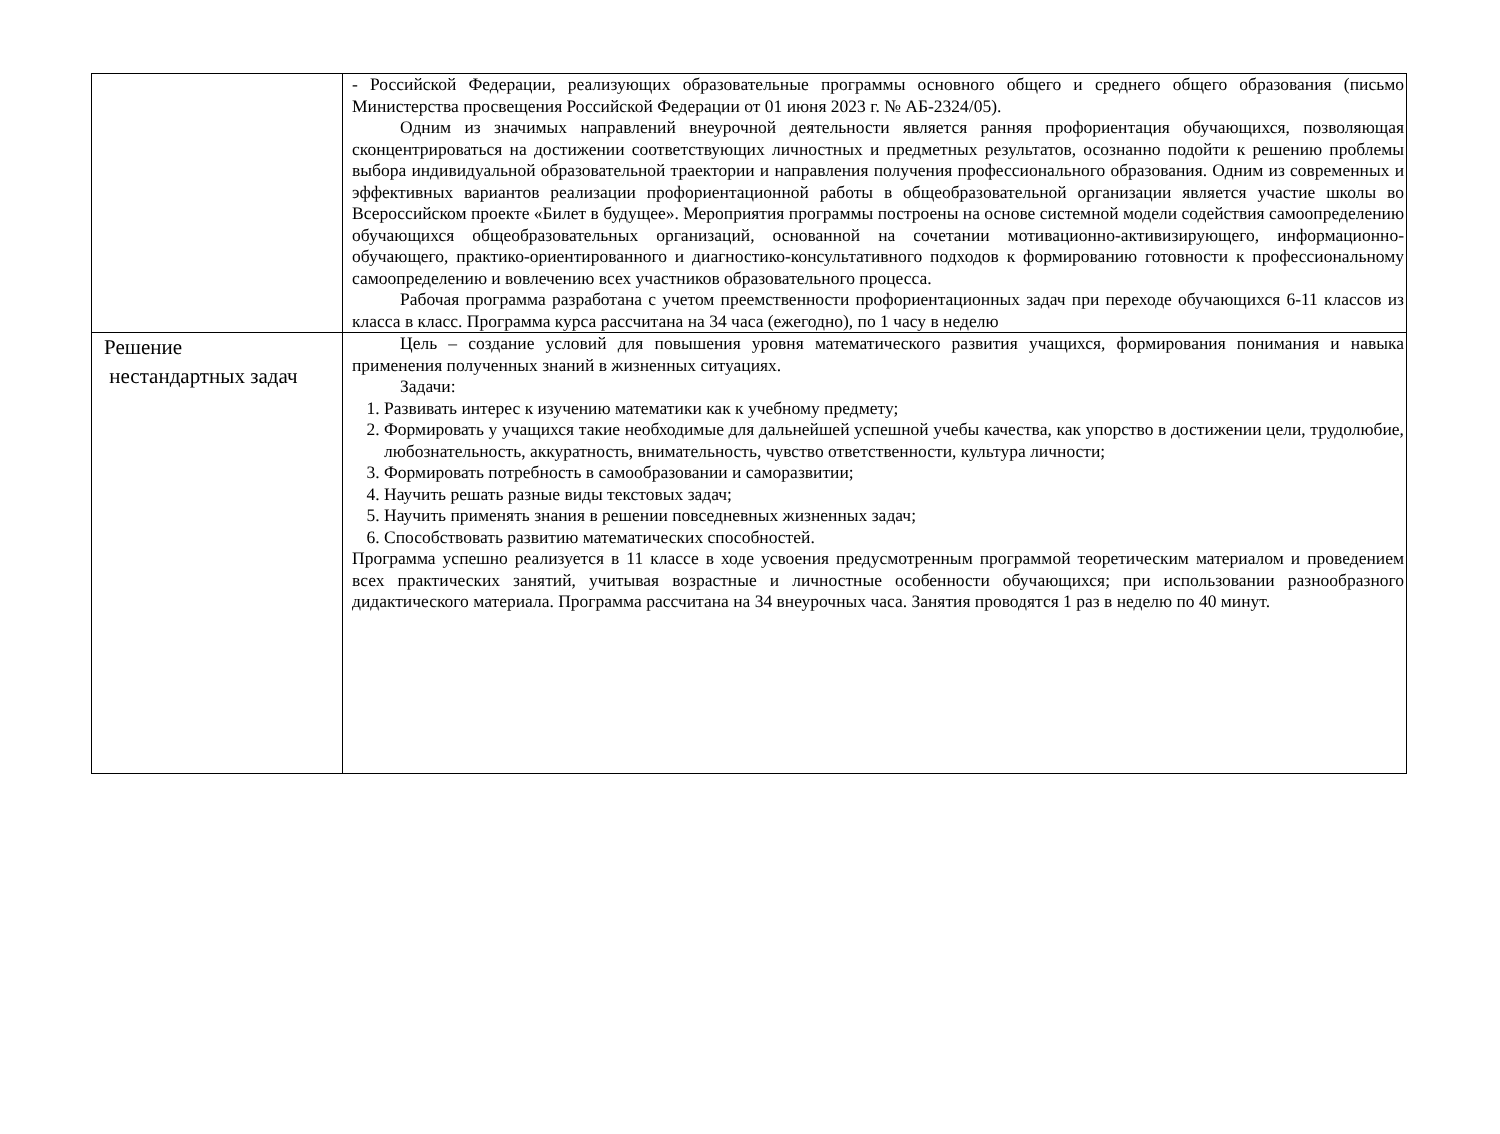| | - Российской Федерации, реализующих образовательные программы основного общего и среднего общего образования (письмо Министерства просвещения Российской Федерации от 01 июня 2023 г. № АБ-2324/05). Одним из значимых направлений внеурочной деятельности является ранняя профориентация обучающихся, позволяющая сконцентрироваться на достижении соответствующих личностных и предметных результатов, осознанно подойти к решению проблемы выбора индивидуальной образовательной траектории и направления получения профессионального образования. Одним из современных и эффективных вариантов реализации профориентационной работы в общеобразовательной организации является участие школы во Всероссийском проекте «Билет в будущее». Мероприятия программы построены на основе системной модели содействия самоопределению обучающихся общеобразовательных организаций, основанной на сочетании мотивационно-активизирующего, информационно-обучающего, практико-ориентированного и диагностико-консультативного подходов к формированию готовности к профессиональному самоопределению и вовлечению всех участников образовательного процесса. Рабочая программа разработана с учетом преемственности профориентационных задач при переходе обучающихся 6-11 классов из класса в класс. Программа курса рассчитана на 34 часа (ежегодно), по 1 часу в неделю |
| Решение нестандартных задач | Цель – создание условий для повышения уровня математического развития учащихся, формирования понимания и навыка применения полученных знаний в жизненных ситуациях. Задачи: 1. Развивать интерес к изучению математики как к учебному предмету; 2. Формировать у учащихся такие необходимые для дальнейшей успешной учебы качества, как упорство в достижении цели, трудолюбие, любознательность, аккуратность, внимательность, чувство ответственности, культура личности; 3. Формировать потребность в самообразовании и саморазвитии; 4. Научить решать разные виды текстовых задач; 5. Научить применять знания в решении повседневных жизненных задач; 6. Способствовать развитию математических способностей. Программа успешно реализуется в 11 классе в ходе усвоения предусмотренным программой теоретическим материалом и проведением всех практических занятий, учитывая возрастные и личностные особенности обучающихся; при использовании разнообразного дидактического материала. Программа рассчитана на 34 внеурочных часа. Занятия проводятся 1 раз в неделю по 40 минут. |